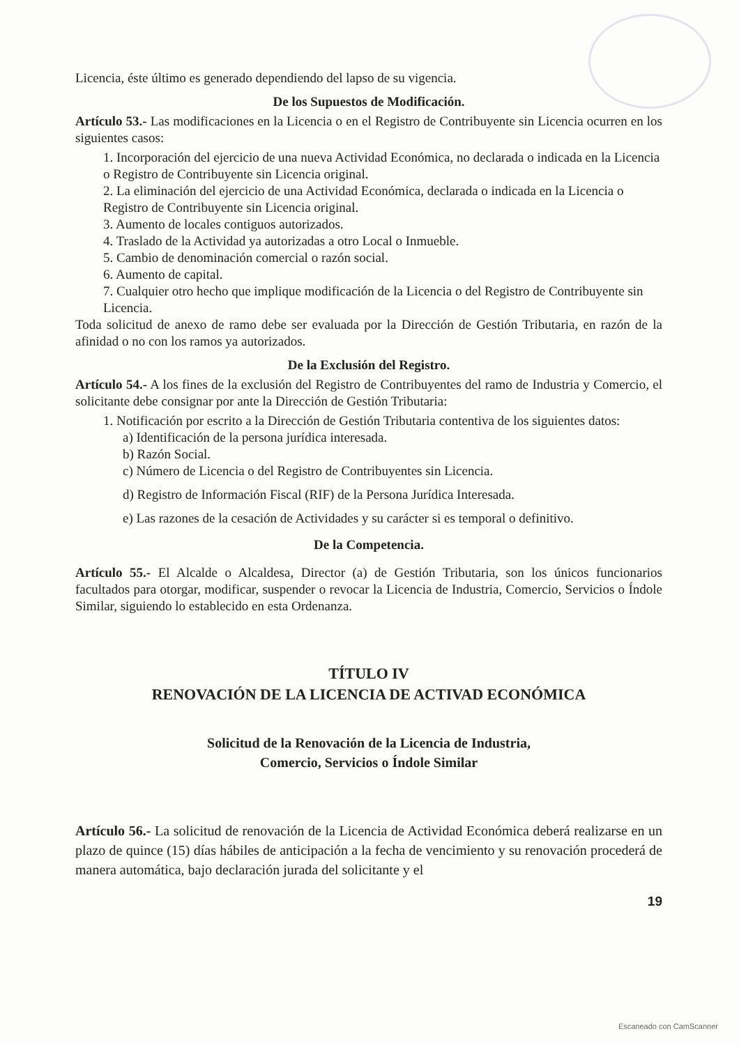Licencia, éste último es generado dependiendo del lapso de su vigencia.
De los Supuestos de Modificación.
Artículo 53.- Las modificaciones en la Licencia o en el Registro de Contribuyente sin Licencia ocurren en los siguientes casos:
1. Incorporación del ejercicio de una nueva Actividad Económica, no declarada o indicada en la Licencia o Registro de Contribuyente sin Licencia original.
2. La eliminación del ejercicio de una Actividad Económica, declarada o indicada en la Licencia o Registro de Contribuyente sin Licencia original.
3. Aumento de locales contiguos autorizados.
4. Traslado de la Actividad ya autorizadas a otro Local o Inmueble.
5. Cambio de denominación comercial o razón social.
6. Aumento de capital.
7. Cualquier otro hecho que implique modificación de la Licencia o del Registro de Contribuyente sin Licencia.
Toda solicitud de anexo de ramo debe ser evaluada por la Dirección de Gestión Tributaria, en razón de la afinidad o no con los ramos ya autorizados.
De la Exclusión del Registro.
Artículo 54.- A los fines de la exclusión del Registro de Contribuyentes del ramo de Industria y Comercio, el solicitante debe consignar por ante la Dirección de Gestión Tributaria:
1. Notificación por escrito a la Dirección de Gestión Tributaria contentiva de los siguientes datos:
a) Identificación de la persona jurídica interesada.
b) Razón Social.
c) Número de Licencia o del Registro de Contribuyentes sin Licencia.
d) Registro de Información Fiscal (RIF) de la Persona Jurídica Interesada.
e) Las razones de la cesación de Actividades y su carácter si es temporal o definitivo.
De la Competencia.
Artículo 55.- El Alcalde o Alcaldesa, Director (a) de Gestión Tributaria, son los únicos funcionarios facultados para otorgar, modificar, suspender o revocar la Licencia de Industria, Comercio, Servicios o Índole Similar, siguiendo lo establecido en esta Ordenanza.
TÍTULO IV
RENOVACIÓN DE LA LICENCIA DE ACTIVAD ECONÓMICA
Solicitud de la Renovación de la Licencia de Industria,
Comercio, Servicios o Índole Similar
Artículo 56.- La solicitud de renovación de la Licencia de Actividad Económica deberá realizarse en un plazo de quince (15) días hábiles de anticipación a la fecha de vencimiento y su renovación procederá de manera automática, bajo declaración jurada del solicitante y el
19
Escaneado con CamScanner